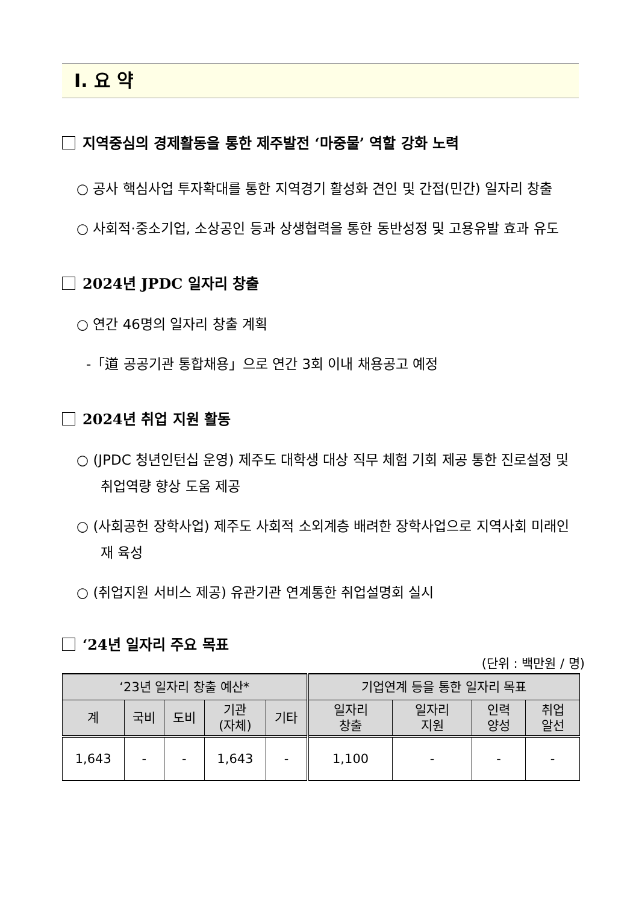Ⅰ. 요 약
지역중심의 경제활동을 통한 제주발전 ‘마중물’ 역할 강화 노력
○ 공사 핵심사업 투자확대를 통한 지역경기 활성화 견인 및 간접(민간) 일자리 창출
○ 사회적·중소기업, 소상공인 등과 상생협력을 통한 동반성정 및 고용유발 효과 유도
2024년 JPDC 일자리 창출
○ 연간 46명의 일자리 창출 계획
-「道 공공기관 통합채용」으로 연간 3회 이내 채용공고 예정
2024년 취업 지원 활동
○ (JPDC 청년인턴십 운영) 제주도 대학생 대상 직무 체험 기회 제공 통한 진로설정 및 취업역량 향상 도움 제공
○ (사회공헌 장학사업) 제주도 사회적 소외계층 배려한 장학사업으로 지역사회 미래인재 육성
○ (취업지원 서비스 제공) 유관기관 연계통한 취업설명회 실시
‘24년 일자리 주요 목표
(단위 : 백만원 / 명)
| ‘23년 일자리 창출 예산* | | | | | 기업연계 등을 통한 일자리 목표 | | | |
| --- | --- | --- | --- | --- | --- | --- | --- | --- |
| 계 | 국비 | 도비 | 기관 (자체) | 기타 | 일자리 창출 | 일자리 지원 | 인력 양성 | 취업 알선 |
| 1,643 | - | - | 1,643 | - | 1,100 | - | - | - |